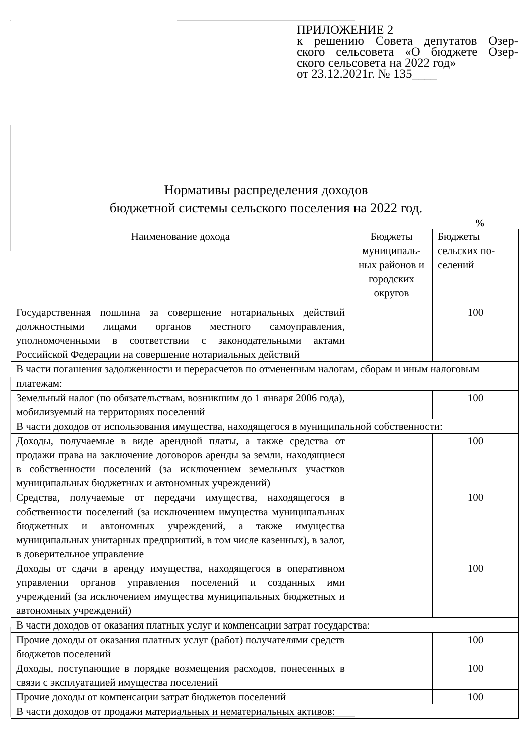ПРИЛОЖЕНИЕ 2
к решению Совета депутатов Озер-
ского сельсовета «О бюджете Озер-
ского сельсовета на 2022 год»
от 23.12.2021г. № 135____
Нормативы распределения доходов
бюджетной системы сельского поселения на 2022 год.
%
| Наименование дохода | Бюджеты муниципаль-ных районов и городских округов | Бюджеты сельских по-селений |
| --- | --- | --- |
| Государственная пошлина за совершение нотариальных действий должностными лицами органов местного самоуправления, уполномоченными в соответствии с законодательными актами Российской Федерации на совершение нотариальных действий | | 100 |
| В части погашения задолженности и перерасчетов по отмененным налогам, сборам и иным налоговым платежам: | | |
| Земельный налог (по обязательствам, возникшим до 1 января 2006 года), мобилизуемый на территориях поселений | | 100 |
| В части доходов от использования имущества, находящегося в муниципальной собственности: | | |
| Доходы, получаемые в виде арендной платы, а также средства от продажи права на заключение договоров аренды за земли, находящиеся в собственности поселений (за исключением земельных участков муниципальных бюджетных и автономных учреждений) | | 100 |
| Средства, получаемые от передачи имущества, находящегося в собственности поселений (за исключением имущества муниципальных бюджетных и автономных учреждений, а также имущества муниципальных унитарных предприятий, в том числе казенных), в залог, в доверительное управление | | 100 |
| Доходы от сдачи в аренду имущества, находящегося в оперативном управлении органов управления поселений и созданных ими учреждений (за исключением имущества муниципальных бюджетных и автономных учреждений) | | 100 |
| В части доходов от оказания платных услуг и компенсации затрат государства: | | |
| Прочие доходы от оказания платных услуг (работ) получателями средств бюджетов поселений | | 100 |
| Доходы, поступающие в порядке возмещения расходов, понесенных в связи с эксплуатацией имущества поселений | | 100 |
| Прочие доходы от компенсации затрат бюджетов поселений | | 100 |
| В части доходов от продажи материальных и нематериальных активов: | | |